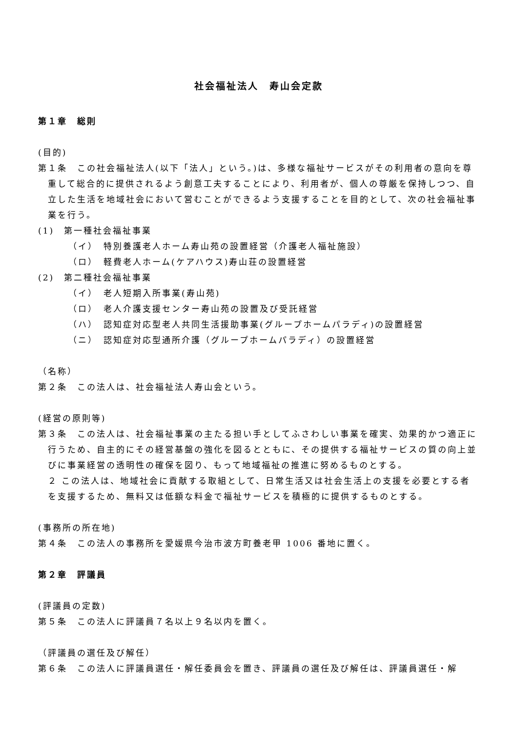社会福祉法人　寿山会定款
第１章　総則
(目的)
第１条　この社会福祉法人(以下「法人」という。)は、多様な福祉サービスがその利用者の意向を尊重して総合的に提供されるよう創意工夫することにより、利用者が、個人の尊厳を保持しつつ、自立した生活を地域社会において営むことができるよう支援することを目的として、次の社会福祉事業を行う。
(1)　第一種社会福祉事業
（イ）　特別養護老人ホーム寿山苑の設置経営（介護老人福祉施設）
（ロ）　軽費老人ホーム(ケアハウス)寿山荘の設置経営
(2)　第二種社会福祉事業
（イ）　老人短期入所事業(寿山苑)
（ロ）　老人介護支援センター寿山苑の設置及び受託経営
（ハ）　認知症対応型老人共同生活援助事業(グループホームパラディ)の設置経営
（ニ）　認知症対応型通所介護（グループホームパラディ）の設置経営
（名称）
第２条　この法人は、社会福祉法人寿山会という。
(経営の原則等)
第３条　この法人は、社会福祉事業の主たる担い手としてふさわしい事業を確実、効果的かつ適正に行うため、自主的にその経営基盤の強化を図るとともに、その提供する福祉サービスの質の向上並びに事業経営の透明性の確保を図り、もって地域福祉の推進に努めるものとする。
２ この法人は、地域社会に貢献する取組として、日常生活又は社会生活上の支援を必要とする者を支援するため、無料又は低額な料金で福祉サービスを積極的に提供するものとする。
(事務所の所在地)
第４条　この法人の事務所を愛媛県今治市波方町養老甲 1006 番地に置く。
第２章　評議員
(評議員の定数)
第５条　この法人に評議員７名以上９名以内を置く。
（評議員の選任及び解任）
第６条　この法人に評議員選任・解任委員会を置き、評議員の選任及び解任は、評議員選任・解